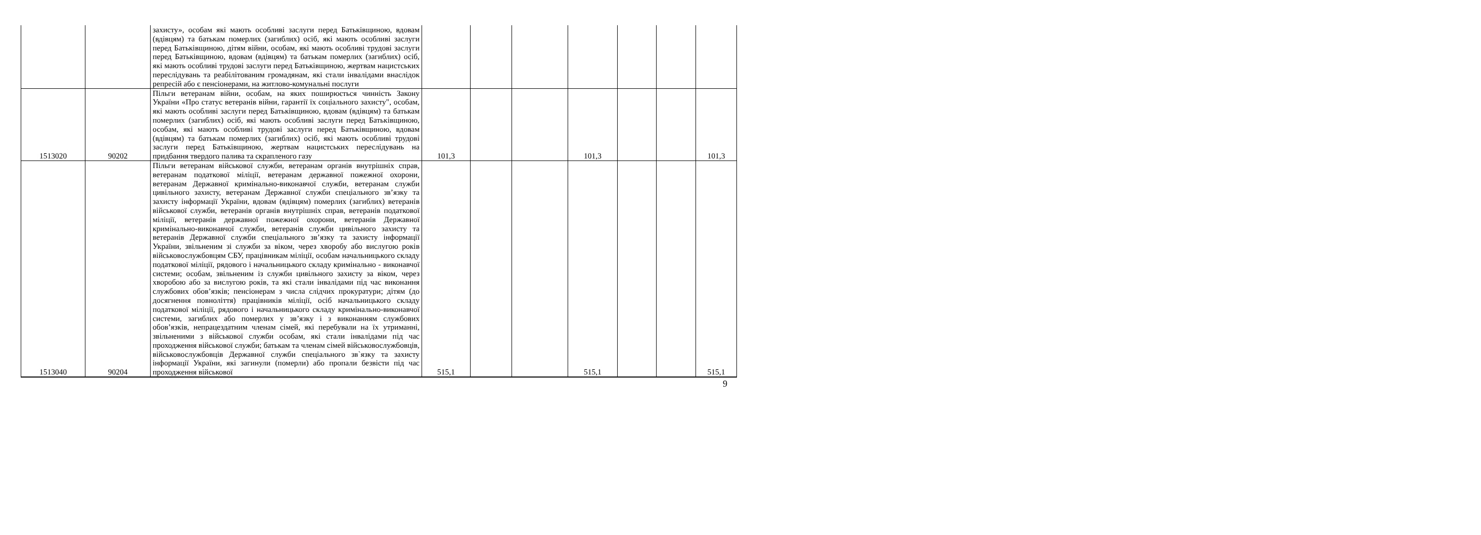| | | захисту», особам які мають особливі заслуги перед Батьківщиною, вдовам (вдівцям) та батькам померлих (загиблих) осіб, які мають особливі заслуги перед Батьківщиною, дітям війни, особам, які мають особливі трудові заслуги перед Батьківщиною, вдовам (вдівцям) та батькам померлих (загиблих) осіб, які мають особливі трудові заслуги перед Батьківщиною, жертвам нацистських переслідувань та реабілітованим громадянам, які стали інвалідами внаслідок репресій або є пенсіонерами, на житлово-комунальні послуги | | | | | | | |
| 1513020 | 90202 | Пільги ветеранам війни, особам, на яких поширюється чинність Закону України «Про статус ветеранів війни, гарантії їх соціального захисту", особам, які мають особливі заслуги перед Батьківщиною, вдовам (вдівцям) та батькам померлих (загиблих) осіб, які мають особливі заслуги перед Батьківщиною, особам, які мають особливі трудові заслуги перед Батьківщиною, вдовам (вдівцям) та батькам померлих (загиблих) осіб, які мають особливі трудові заслуги перед Батьківщиною, жертвам нацистських переслідувань на придбання твердого палива та скрапленого газу | 101,3 | | | 101,3 | | | 101,3 |
| 1513040 | 90204 | Пільги ветеранам військової служби, ветеранам органів внутрішніх справ, ветеранам податкової міліції, ветеранам державної пожежної охорони, ветеранам Державної кримінально-виконавчої служби, ветеранам служби цивільного захисту, ветеранам Державної служби спеціального зв’язку та захисту інформації України, вдовам (вдівцям) померлих (загиблих) ветеранів військової служби, ветеранів органів внутрішніх справ, ветеранів податкової міліції, ветеранів державної пожежної охорони, ветеранів Державної кримінально-виконавчої служби, ветеранів служби цивільного захисту та ветеранів Державної служби спеціального зв’язку та захисту інформації України, звільненим зі служби за віком, через хворобу або вислугою років військовослужбовцям СБУ, працівникам міліції, особам начальницького складу податкової міліції, рядового і начальницького складу кримінально - виконавчої системи; особам, звільненим із служби цивільного захисту за віком, через хворобою або за вислугою років, та які стали інвалідами під час виконання службових обов’язків; пенсіонерам з числа слідчих прокуратури; дітям (до досягнення повноліття) працівників міліції, осіб начальницького складу податкової міліції, рядового і начальницького складу кримінально-виконавчої системи, загиблих або померлих у зв’язку і з виконанням службових обов’язків, непрацездатним членам сімей, які перебували на їх утриманні, звільненими з військової служби особам, які стали інвалідами під час проходження військової служби; батькам та членам сімей військовослужбовців, військовослужбовців Державної служби спеціального зв`язку та захисту інформації України, які загинули (померли) або пропали безвісти під час проходження військової | 515,1 | | | 515,1 | | | 515,1 |
9